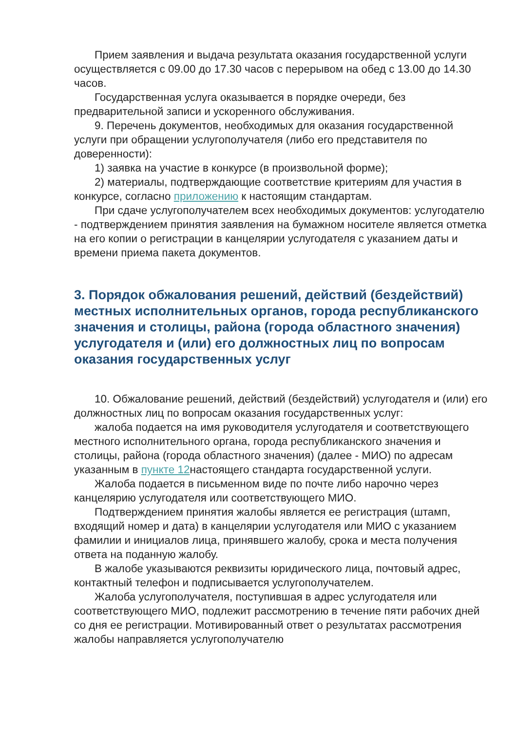Прием заявления и выдача результата оказания государственной услуги осуществляется с 09.00 до 17.30 часов с перерывом на обед с 13.00 до 14.30 часов.
Государственная услуга оказывается в порядке очереди, без предварительной записи и ускоренного обслуживания.
9. Перечень документов, необходимых для оказания государственной услуги при обращении услугополучателя (либо его представителя по доверенности):
1) заявка на участие в конкурсе (в произвольной форме);
2) материалы, подтверждающие соответствие критериям для участия в конкурсе, согласно приложению к настоящим стандартам.
При сдаче услугополучателем всех необходимых документов: услугодателю - подтверждением принятия заявления на бумажном носителе является отметка на его копии о регистрации в канцелярии услугодателя с указанием даты и времени приема пакета документов.
3. Порядок обжалования решений, действий (бездействий) местных исполнительных органов, города республиканского
значения и столицы, района (города областного значения) услугодателя и (или) его должностных лиц по вопросам оказания государственных услуг
10. Обжалование решений, действий (бездействий) услугодателя и (или) его должностных лиц по вопросам оказания государственных услуг:
жалоба подается на имя руководителя услугодателя и соответствующего местного исполнительного органа, города республиканского значения и столицы, района (города областного значения) (далее - МИО) по адресам указанным в пункте 12настоящего стандарта государственной услуги.
Жалоба подается в письменном виде по почте либо нарочно через канцелярию услугодателя или соответствующего МИО.
Подтверждением принятия жалобы является ее регистрация (штамп, входящий номер и дата) в канцелярии услугодателя или МИО с указанием фамилии и инициалов лица, принявшего жалобу, срока и места получения ответа на поданную жалобу.
В жалобе указываются реквизиты юридического лица, почтовый адрес, контактный телефон и подписывается услугополучателем.
Жалоба услугополучателя, поступившая в адрес услугодателя или соответствующего МИО, подлежит рассмотрению в течение пяти рабочих дней со дня ее регистрации. Мотивированный ответ о результатах рассмотрения жалобы направляется услугополучателю